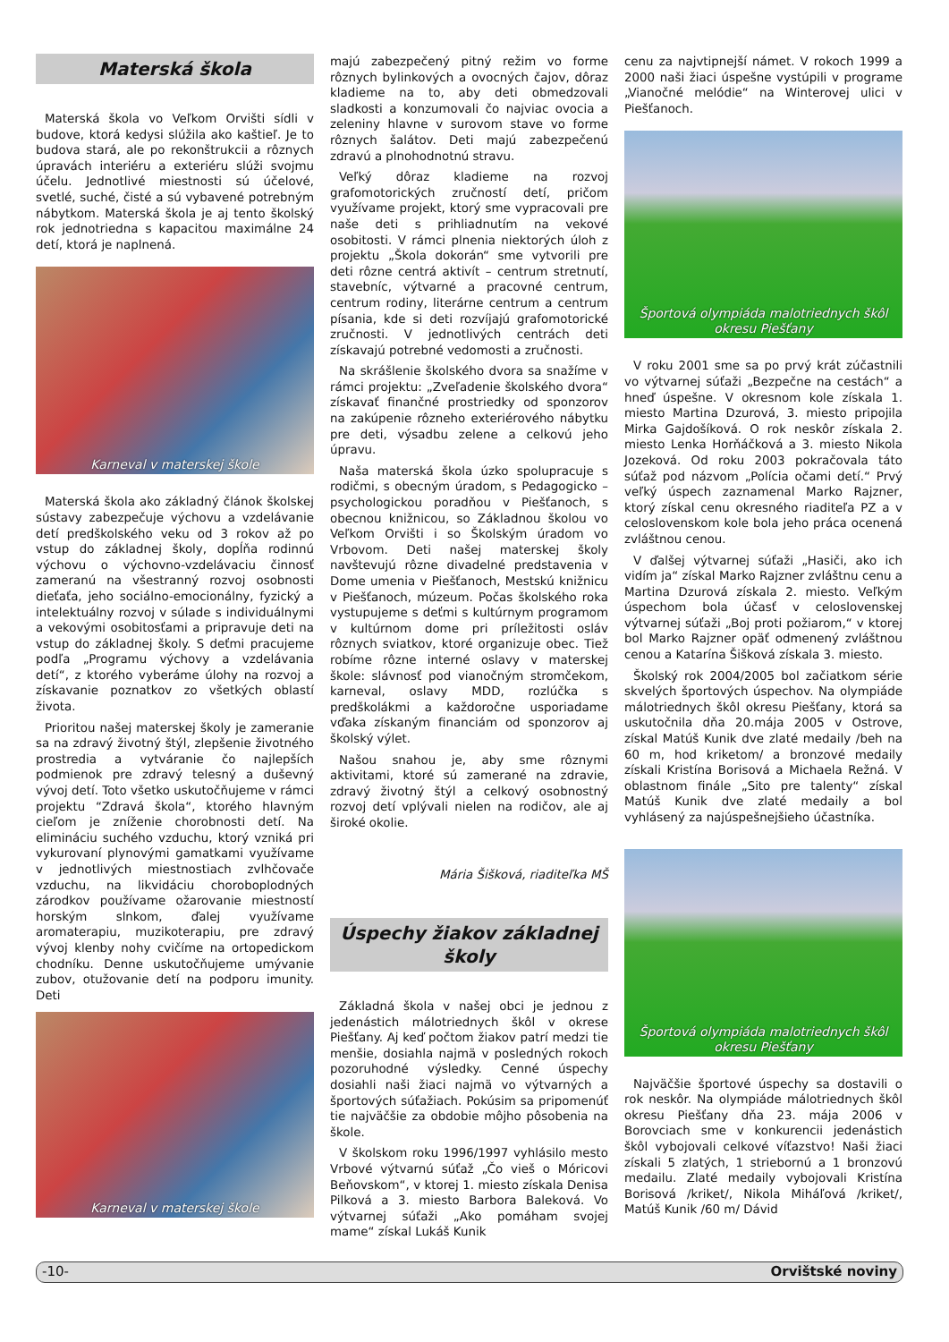Materská škola
Materská škola vo Veľkom Orvišti sídli v budove, ktorá kedysi slúžila ako kaštieľ. Je to budova stará, ale po rekonštrukcii a rôznych úpravách interiéru a exteriéru slúži svojmu účelu. Jednotlivé miestnosti sú účelové, svetlé, suché, čisté a sú vybavené potrebným nábytkom. Materská škola je aj tento školský rok jednotriedna s kapacitou maximálne 24 detí, ktorá je naplnená.
Karneval v materskej škole
Materská škola ako základný článok školskej sústavy zabezpečuje výchovu a vzdelávanie detí predškolského veku od 3 rokov až po vstup do základnej školy, dopĺňa rodinnú výchovu o výchovno-vzdelávaciu činnosť zameranú na všestranný rozvoj osobnosti dieťaťa, jeho sociálno-emocionálny, fyzický a intelektuálny rozvoj v súlade s individuálnymi a vekovými osobitosťami a pripravuje deti na vstup do základnej školy. S deťmi pracujeme podľa „Programu výchovy a vzdelávania detí“, z ktorého vyberáme úlohy na rozvoj a získavanie poznatkov zo všetkých oblastí života.
Prioritou našej materskej školy je zameranie sa na zdravý životný štýl, zlepšenie životného prostredia a vytváranie čo najlepších podmienok pre zdravý telesný a duševný vývoj detí. Toto všetko uskutočňujeme v rámci projektu “Zdravá škola“, ktorého hlavným cieľom je zníženie chorobnosti detí. Na elimináciu suchého vzduchu, ktorý vzniká pri vykurovaní plynovými gamatkami využívame v jednotlivých miestnostiach zvlhčovače vzduchu, na likvidáciu choroboplodných zárodkov používame ožarovanie miestností horským slnkom, ďalej využívame aromaterapiu, muzikoterapiu, pre zdravý vývoj klenby nohy cvičíme na ortopedickom chodníku. Denne uskutočňujeme umývanie zubov, otužovanie detí na podporu imunity. Deti
Karneval v materskej škole
majú zabezpečený pitný režim vo forme rôznych bylinkových a ovocných čajov, dôraz kladieme na to, aby deti obmedzovali sladkosti a konzumovali čo najviac ovocia a zeleniny hlavne v surovom stave vo forme rôznych šalátov. Deti majú zabezpečenú zdravú a plnohodnotnú stravu.
Veľký dôraz kladieme na rozvoj grafomotorických zručností detí, pričom využívame projekt, ktorý sme vypracovali pre naše deti s prihliadnutím na vekové osobitosti. V rámci plnenia niektorých úloh z projektu „Škola dokorán“ sme vytvorili pre deti rôzne centrá aktivít – centrum stretnutí, stavebníc, výtvarné a pracovné centrum, centrum rodiny, literárne centrum a centrum písania, kde si deti rozvíjajú grafomotorické zručnosti. V jednotlivých centrách deti získavajú potrebné vedomosti a zručnosti.
Na skrášlenie školského dvora sa snažíme v rámci projektu: „Zveľadenie školského dvora“ získavať finančné prostriedky od sponzorov na zakúpenie rôzneho exteriérového nábytku pre deti, výsadbu zelene a celkovú jeho úpravu.
Naša materská škola úzko spolupracuje s rodičmi, s obecným úradom, s Pedagogicko – psychologickou poradňou v Piešťanoch, s obecnou knižnicou, so Základnou školou vo Veľkom Orvišti i so Školským úradom vo Vrbovom. Deti našej materskej školy navštevujú rôzne divadelné predstavenia v Dome umenia v Piešťanoch, Mestskú knižnicu v Piešťanoch, múzeum. Počas školského roka vystupujeme s deťmi s kultúrnym programom v kultúrnom dome pri príležitosti osláv rôznych sviatkov, ktoré organizuje obec. Tiež robíme rôzne interné oslavy v materskej škole: slávnosť pod vianočným stromčekom, karneval, oslavy MDD, rozlúčka s predškolákmi a každoročne usporiadame vďaka získaným financiám od sponzorov aj školský výlet.
Našou snahou je, aby sme rôznymi aktivitami, ktoré sú zamerané na zdravie, zdravý životný štýl a celkový osobnostný rozvoj detí vplývali nielen na rodičov, ale aj široké okolie.
Mária Šišková, riaditeľka MŠ
Úspechy žiakov základnej školy
Základná škola v našej obci je jednou z jedenástich málotriednych škôl v okrese Piešťany. Aj keď počtom žiakov patrí medzi tie menšie, dosiahla najmä v posledných rokoch pozoruhodné výsledky. Cenné úspechy dosiahli naši žiaci najmä vo výtvarných a športových súťažiach. Pokúsim sa pripomenúť tie najväčšie za obdobie môjho pôsobenia na škole.
V školskom roku 1996/1997 vyhlásilo mesto Vrbové výtvarnú súťaž „Čo vieš o Móricovi Beňovskom“, v ktorej 1. miesto získala Denisa Pilková a 3. miesto Barbora Baleková. Vo výtvarnej súťaži „Ako pomáham svojej mame“ získal Lukáš Kunik
cenu za najvtipnejší námet. V rokoch 1999 a 2000 naši žiaci úspešne vystúpili v programe „Vianočné melódie“ na Winterovej ulici v Piešťanoch.
Športová olympiáda malotriednych škôl okresu Piešťany
V roku 2001 sme sa po prvý krát zúčastnili vo výtvarnej súťaži „Bezpečne na cestách“ a hneď úspešne. V okresnom kole získala 1. miesto Martina Dzurová, 3. miesto pripojila Mirka Gajdošíková. O rok neskôr získala 2. miesto Lenka Horňáčková a 3. miesto Nikola Jozeková. Od roku 2003 pokračovala táto súťaž pod názvom „Polícia očami detí.“ Prvý veľký úspech zaznamenal Marko Rajzner, ktorý získal cenu okresného riaditeľa PZ a v celoslovenskom kole bola jeho práca ocenená zvláštnou cenou.
V ďalšej výtvarnej súťaži „Hasiči, ako ich vidím ja“ získal Marko Rajzner zvláštnu cenu a Martina Dzurová získala 2. miesto. Veľkým úspechom bola účasť v celoslovenskej výtvarnej súťaži „Boj proti požiarom,“ v ktorej bol Marko Rajzner opäť odmenený zvláštnou cenou a Katarína Šišková získala 3. miesto.
Školský rok 2004/2005 bol začiatkom série skvelých športových úspechov. Na olympiáde málotriednych škôl okresu Piešťany, ktorá sa uskutočnila dňa 20.mája 2005 v Ostrove, získal Matúš Kunik dve zlaté medaily /beh na 60 m, hod kriketom/ a bronzové medaily získali Kristína Borisová a Michaela Režná. V oblastnom finále „Sito pre talenty“ získal Matúš Kunik dve zlaté medaily a bol vyhlásený za najúspešnejšieho účastníka.
Športová olympiáda malotriednych škôl okresu Piešťany
Najväčšie športové úspechy sa dostavili o rok neskôr. Na olympiáde málotriednych škôl okresu Piešťany dňa 23. mája 2006 v Borovciach sme v konkurencii jedenástich škôl vybojovali celkové víťazstvo! Naši žiaci získali 5 zlatých, 1 striebornú a 1 bronzovú medailu. Zlaté medaily vybojovali Kristína Borisová /kriket/, Nikola Miháľová /kriket/, Matúš Kunik /60 m/ Dávid
-10- Orvištské noviny